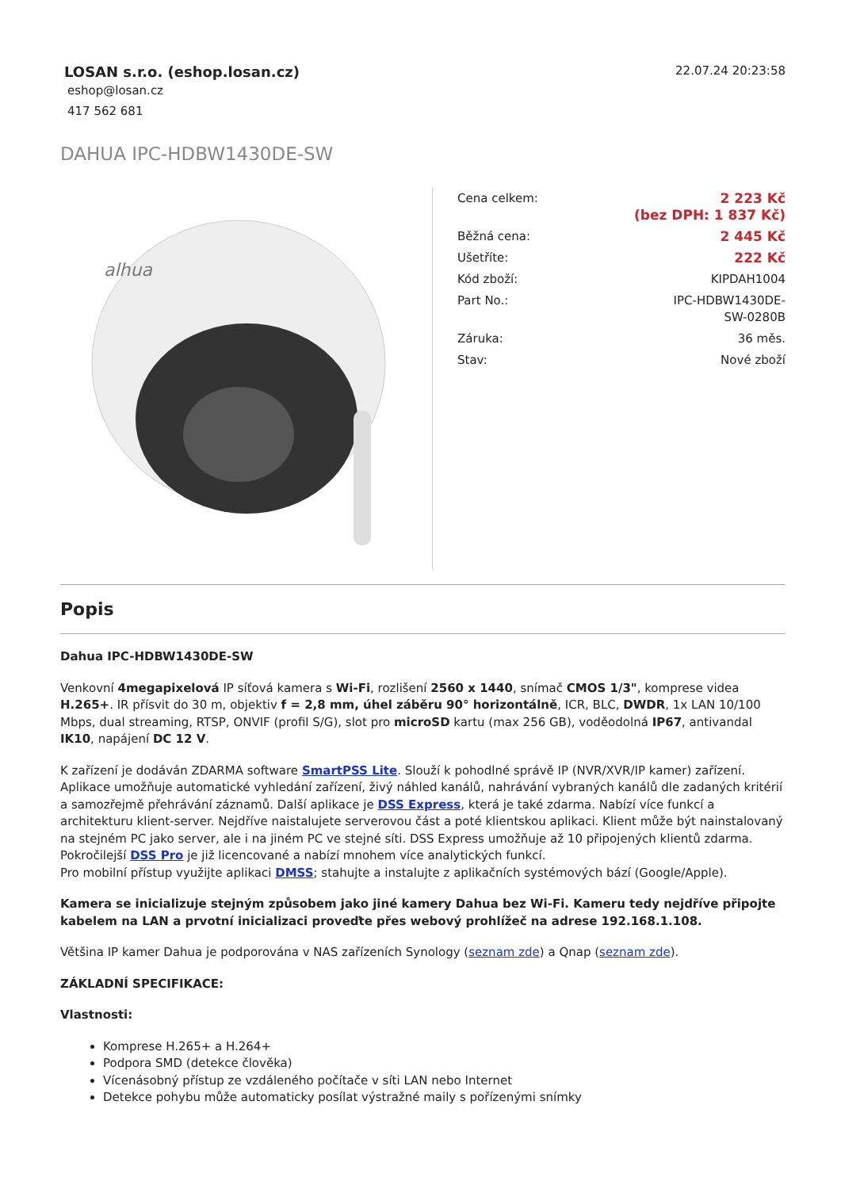LOSAN s.r.o. (eshop.losan.cz)
eshop@losan.cz
417 562 681
22.07.24 20:23:58
DAHUA IPC-HDBW1430DE-SW
alhua
| Cena celkem: | 2 223 Kč (bez DPH: 1 837 Kč) |
| Běžná cena: | 2 445 Kč |
| Ušetříte: | 222 Kč |
| Kód zboží: | KIPDAH1004 |
| Part No.: | IPC-HDBW1430DE- SW-0280B |
| Záruka: | 36 měs. |
| Stav: | Nové zboží |
Popis
Dahua IPC-HDBW1430DE-SW
Venkovní 4megapixelová IP síťová kamera s Wi-Fi, rozlišení 2560 x 1440, snímač CMOS 1/3", komprese videa H.265+. IR přísvit do 30 m, objektiv f = 2,8 mm, úhel záběru 90° horizontálně, ICR, BLC, DWDR, 1x LAN 10/100 Mbps, dual streaming, RTSP, ONVIF (profil S/G), slot pro microSD kartu (max 256 GB), voděodolná IP67, antivandal IK10, napájení DC 12 V.
K zařízení je dodáván ZDARMA software SmartPSS Lite. Slouží k pohodlné správě IP (NVR/XVR/IP kamer) zařízení. Aplikace umožňuje automatické vyhledání zařízení, živý náhled kanálů, nahrávání vybraných kanálů dle zadaných kritérií a samozřejmě přehrávání záznamů. Další aplikace je DSS Express, která je také zdarma. Nabízí více funkcí a architekturu klient-server. Nejdříve naistalujete serverovou část a poté klientskou aplikaci. Klient může být nainstalovaný na stejném PC jako server, ale i na jiném PC ve stejné síti. DSS Express umožňuje až 10 připojených klientů zdarma. Pokročilejší DSS Pro je již licencované a nabízí mnohem více analytických funkcí.
Pro mobilní přístup využijte aplikaci DMSS; stahujte a instalujte z aplikačních systémových bází (Google/Apple).
Kamera se inicializuje stejným způsobem jako jiné kamery Dahua bez Wi-Fi. Kameru tedy nejdříve připojte kabelem na LAN a prvotní inicializaci proveďte přes webový prohlížeč na adrese 192.168.1.108.
Většina IP kamer Dahua je podporována v NAS zařízeních Synology (seznam zde) a Qnap (seznam zde).
ZÁKLADNÍ SPECIFIKACE:
Vlastnosti:
Komprese H.265+ a H.264+
Podpora SMD (detekce člověka)
Vícenásobný přístup ze vzdáleného počítače v síti LAN nebo Internet
Detekce pohybu může automaticky posílat výstražné maily s pořízenými snímky